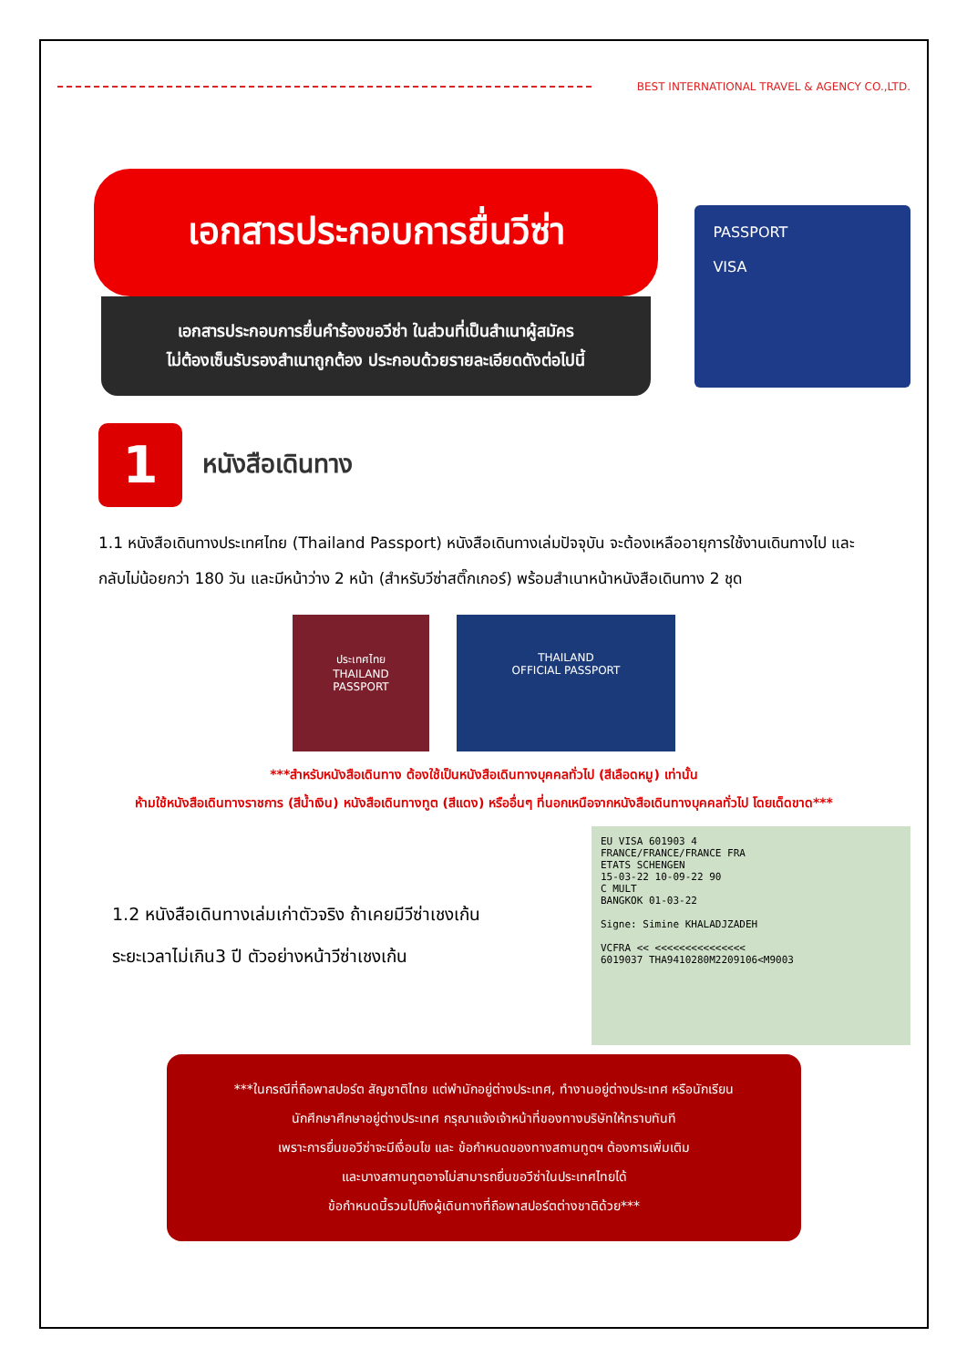BEST INTERNATIONAL TRAVEL & AGENCY CO.,LTD.
เอกสารประกอบการยื่นวีซ่า
เอกสารประกอบการยื่นคำร้องขอวีซ่า ในส่วนที่เป็นสำเนาผู้สมัคร
ไม่ต้องเซ็นรับรองสำเนาถูกต้อง ประกอบด้วยรายละเอียดดังต่อไปนี้
PASSPORT
VISA
1
หนังสือเดินทาง
1.1 หนังสือเดินทางประเทศไทย (Thailand Passport) หนังสือเดินทางเล่มปัจจุบัน จะต้องเหลืออายุการใช้งานเดินทางไป และกลับไม่น้อยกว่า 180 วัน และมีหน้าว่าง 2 หน้า (สำหรับวีซ่าสติ๊กเกอร์) พร้อมสำเนาหน้าหนังสือเดินทาง 2 ชุด
ประเทศไทย
THAILAND
PASSPORT
THAILAND
OFFICIAL PASSPORT
***สำหรับหนังสือเดินทาง ต้องใช้เป็นหนังสือเดินทางบุคคลทั่วไป (สีเลือดหมู) เท่านั้น
ห้ามใช้หนังสือเดินทางราชการ (สีน้ำเงิน) หนังสือเดินทางทูต (สีแดง) หรืออื่นๆ ที่นอกเหนือจากหนังสือเดินทางบุคคลทั่วไป โดยเด็ดขาด***
1.2 หนังสือเดินทางเล่มเก่าตัวจริง ถ้าเคยมีวีซ่าเชงเก้น
ระยะเวลาไม่เกิน3 ปี ตัวอย่างหน้าวีซ่าเชงเก้น
EU VISA 601903 4
FRANCE/FRANCE/FRANCE FRA
ETATS SCHENGEN
15-03-22 10-09-22 90
C MULT
BANGKOK 01-03-22
Signe: Simine KHALADJZADEH
VCFRA << <<<<<<<<<<<<<<<
6019037 THA9410280M2209106<M9003
***ในกรณีที่ถือพาสปอร์ต สัญชาติไทย แต่พำนักอยู่ต่างประเทศ, ทำงานอยู่ต่างประเทศ หรือนักเรียน
นักศึกษาศึกษาอยู่ต่างประเทศ กรุณาแจ้งเจ้าหน้าที่ของทางบริษัทให้ทราบทันที
เพราะการยื่นขอวีซ่าจะมีเงื่อนไข และ ข้อกำหนดของทางสถานทูตฯ ต้องการเพิ่มเติม
และบางสถานทูตอาจไม่สามารถยื่นขอวีซ่าในประเทศไทยได้
ข้อกำหนดนี้รวมไปถึงผู้เดินทางที่ถือพาสปอร์ตต่างชาติด้วย***